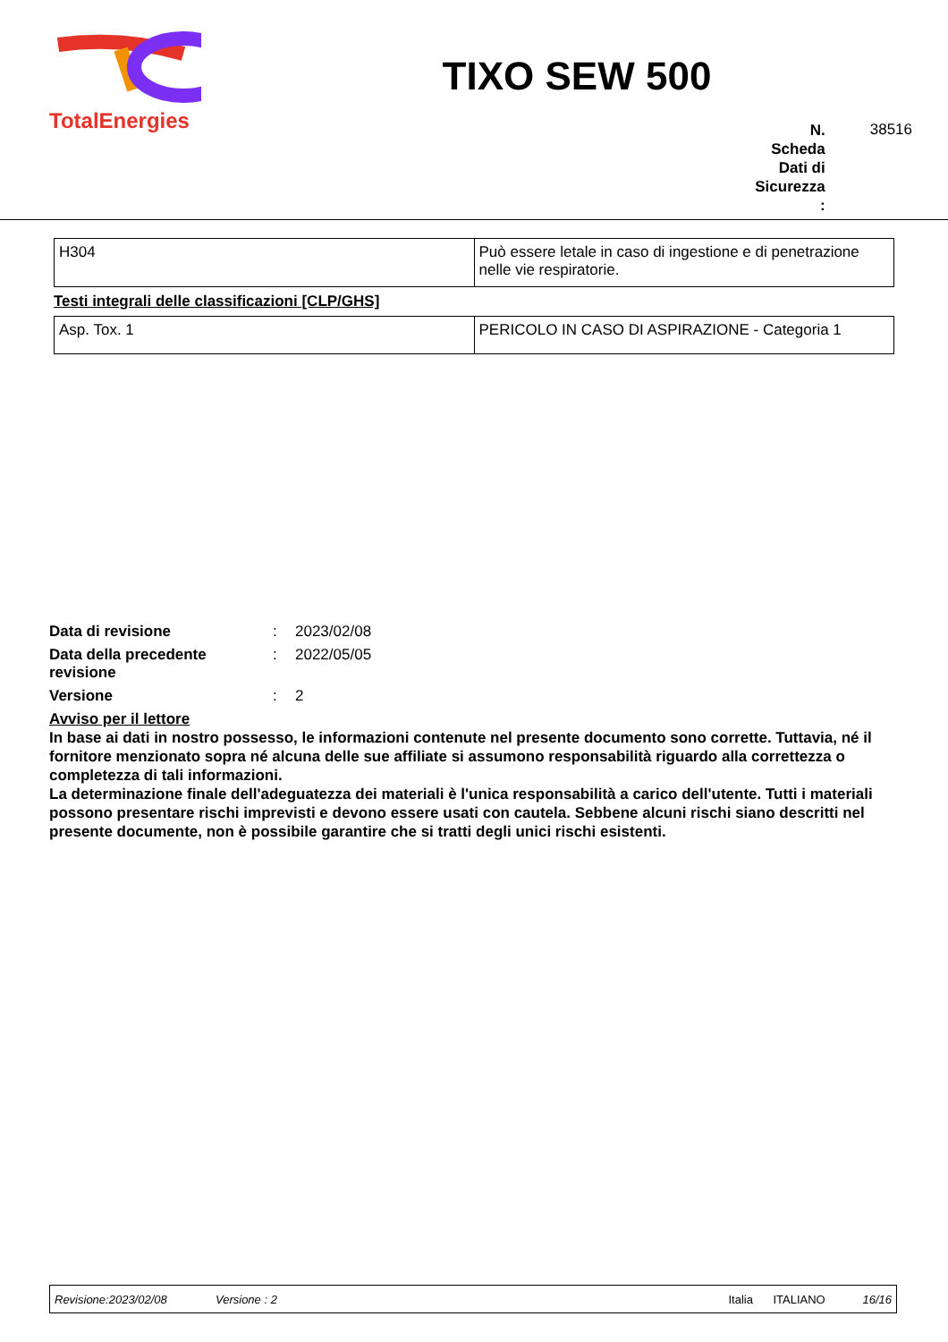TotalEnergies
TIXO SEW 500
N.
Scheda
Dati di
Sicurezza
: 38516
| H304 | Può essere letale in caso di ingestione e di penetrazione nelle vie respiratorie. |
Testi integrali delle classificazioni [CLP/GHS]
| Asp. Tox. 1 | PERICOLO IN CASO DI ASPIRAZIONE - Categoria 1 |
Data di revisione: 2023/02/08
Data della precedente revisione: 2022/05/05
Versione: 2
Avviso per il lettore
In base ai dati in nostro possesso, le informazioni contenute nel presente documento sono corrette. Tuttavia, né il fornitore menzionato sopra né alcuna delle sue affiliate si assumono responsabilità riguardo alla correttezza o completezza di tali informazioni.
La determinazione finale dell'adeguatezza dei materiali è l'unica responsabilità a carico dell'utente. Tutti i materiali possono presentare rischi imprevisti e devono essere usati con cautela. Sebbene alcuni rischi siano descritti nel presente documente, non è possibile garantire che si tratti degli unici rischi esistenti.
Revisione:2023/02/08 Versione : 2 Italia ITALIANO 16/16